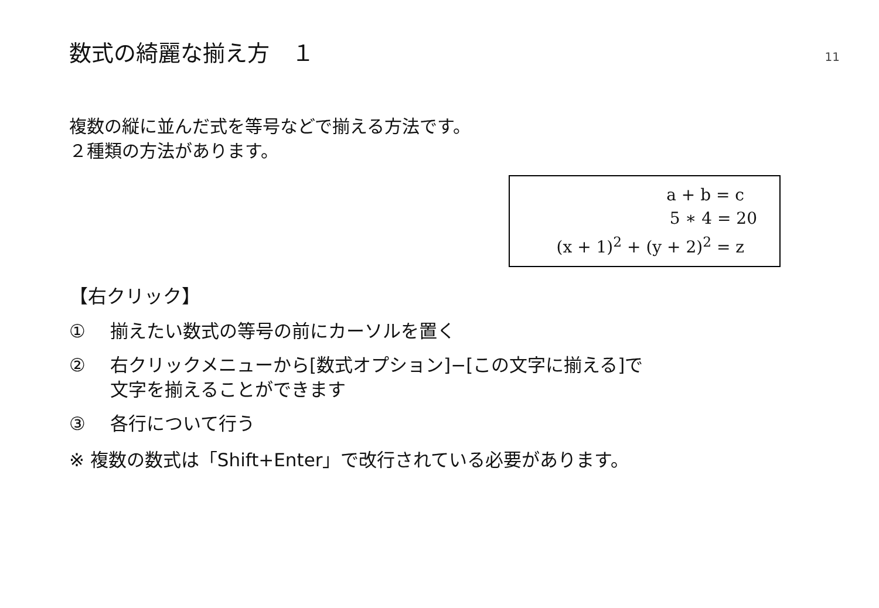数式の綺麗な揃え方　１
11
複数の縦に並んだ式を等号などで揃える方法です。
２種類の方法があります。
a + b = c
5 ∗ 4 = 20
(x + 1)<sup>2</sup> + (y + 2)<sup>2</sup> = z
【右クリック】
① 揃えたい数式の等号の前にカーソルを置く
② 右クリックメニューから[数式オプション]−[この文字に揃える]で
文字を揃えることができます
③ 各行について行う
※ 複数の数式は「Shift+Enter」で改行されている必要があります。